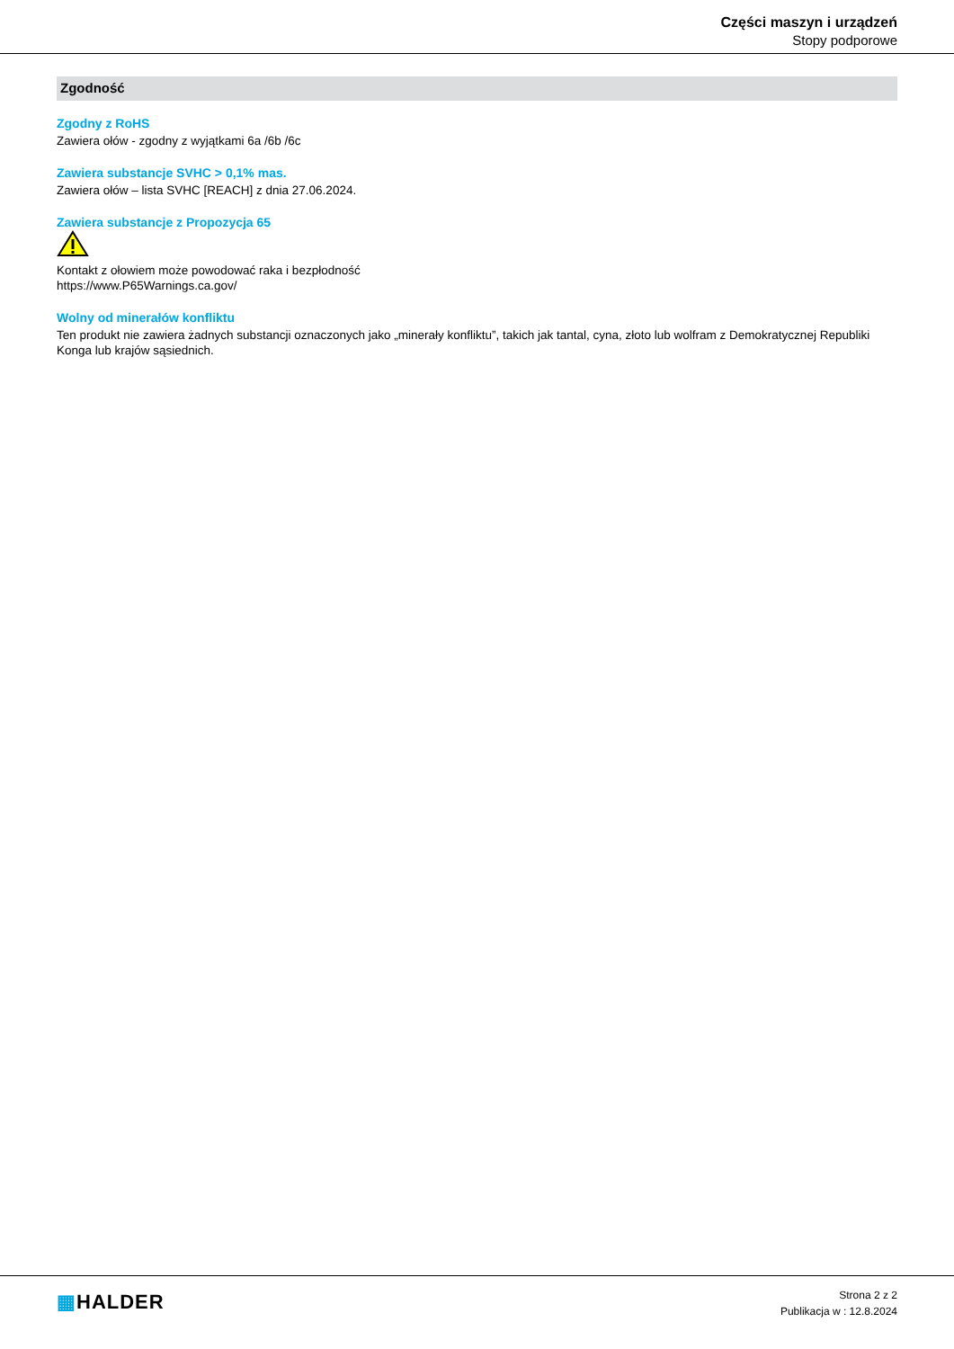Części maszyn i urządzeń
Stopy podporowe
Zgodność
Zgodny z RoHS
Zawiera ołów - zgodny z wyjątkami 6a /6b /6c
Zawiera substancje SVHC > 0,1% mas.
Zawiera ołów – lista SVHC [REACH] z dnia 27.06.2024.
Zawiera substancje z Propozycja 65
Kontakt z ołowiem może powodować raka i bezpłodność
https://www.P65Warnings.ca.gov/
Wolny od minerałów konfliktu
Ten produkt nie zawiera żadnych substancji oznaczonych jako „minerały konfliktu”, takich jak tantal, cyna, złoto lub wolfram z Demokratycznej Republiki Konga lub krajów sąsiednich.
▦HALDER
Strona 2 z 2
Publikacja w : 12.8.2024